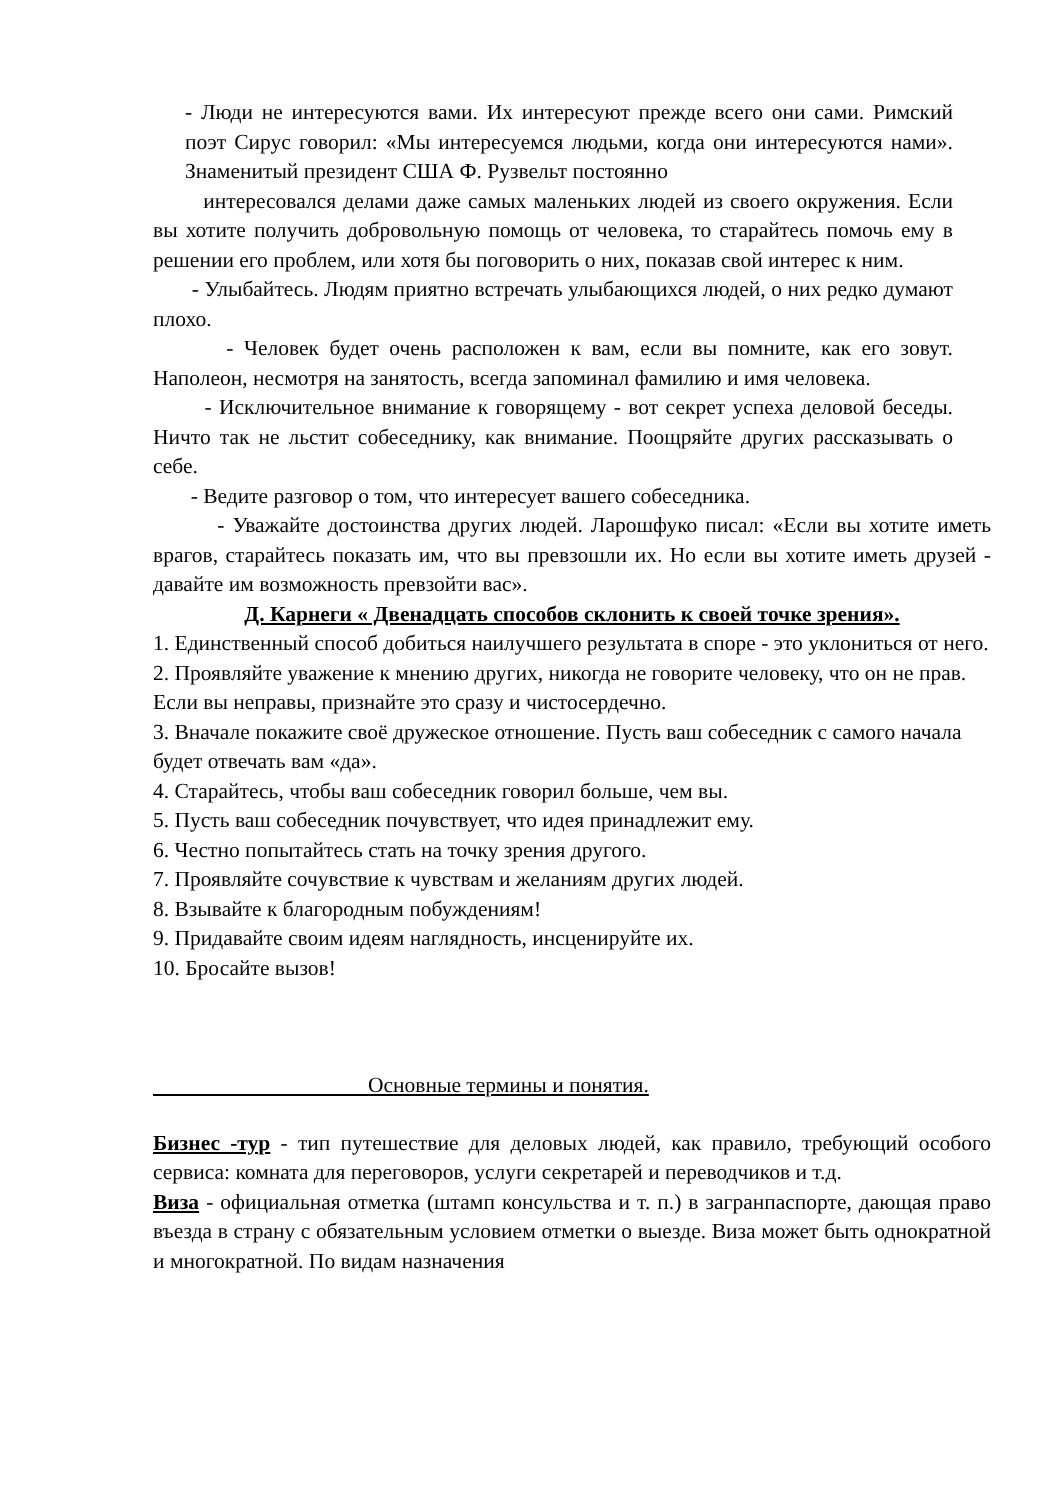- Люди не интересуются вами. Их интересуют прежде всего они сами. Римский поэт Сирус говорил: «Мы интересуемся людьми, когда они интересуются нами». Знаменитый президент США Ф. Рузвельт постоянно
интересовался делами даже самых маленьких людей из своего окружения. Если вы хотите получить добровольную помощь от человека, то старайтесь помочь ему в решении его проблем, или хотя бы поговорить о них, показав свой интерес к ним.
- Улыбайтесь. Людям приятно встречать улыбающихся людей, о них редко думают плохо.
- Человек будет очень расположен к вам, если вы помните, как его зовут. Наполеон, несмотря на занятость, всегда запоминал фамилию и имя человека.
- Исключительное внимание к говорящему - вот секрет успеха деловой беседы. Ничто так не льстит собеседнику, как внимание. Поощряйте других рассказывать о себе.
- Ведите разговор о том, что интересует вашего собеседника.
- Уважайте достоинства других людей. Ларошфуко писал: «Если вы хотите иметь врагов, старайтесь показать им, что вы превзошли их. Но если вы хотите иметь друзей - давайте им возможность превзойти вас».
Д. Карнеги « Двенадцать способов склонить к своей точке зрения».
1. Единственный способ добиться наилучшего результата в споре - это уклониться от него.
2. Проявляйте уважение к мнению других, никогда не говорите человеку, что он не прав. Если вы неправы, признайте это сразу и чистосердечно.
3. Вначале покажите своё дружеское отношение. Пусть ваш собеседник с самого начала будет отвечать вам «да».
4. Старайтесь, чтобы ваш собеседник говорил больше, чем вы.
5. Пусть ваш собеседник почувствует, что идея принадлежит ему.
6. Честно попытайтесь стать на точку зрения другого.
7. Проявляйте сочувствие к чувствам и желаниям других людей.
8. Взывайте к благородным побуждениям!
9. Придавайте своим идеям наглядность, инсценируйте их.
10. Бросайте вызов!
Основные термины и понятия.
Бизнес -тур - тип путешествие для деловых людей, как правило, требующий особого сервиса: комната для переговоров, услуги секретарей и переводчиков и т.д.
Виза - официальная отметка (штамп консульства и т. п.) в загранпаспорте, дающая право въезда в страну с обязательным условием отметки о выезде. Виза может быть однократной и многократной. По видам назначения